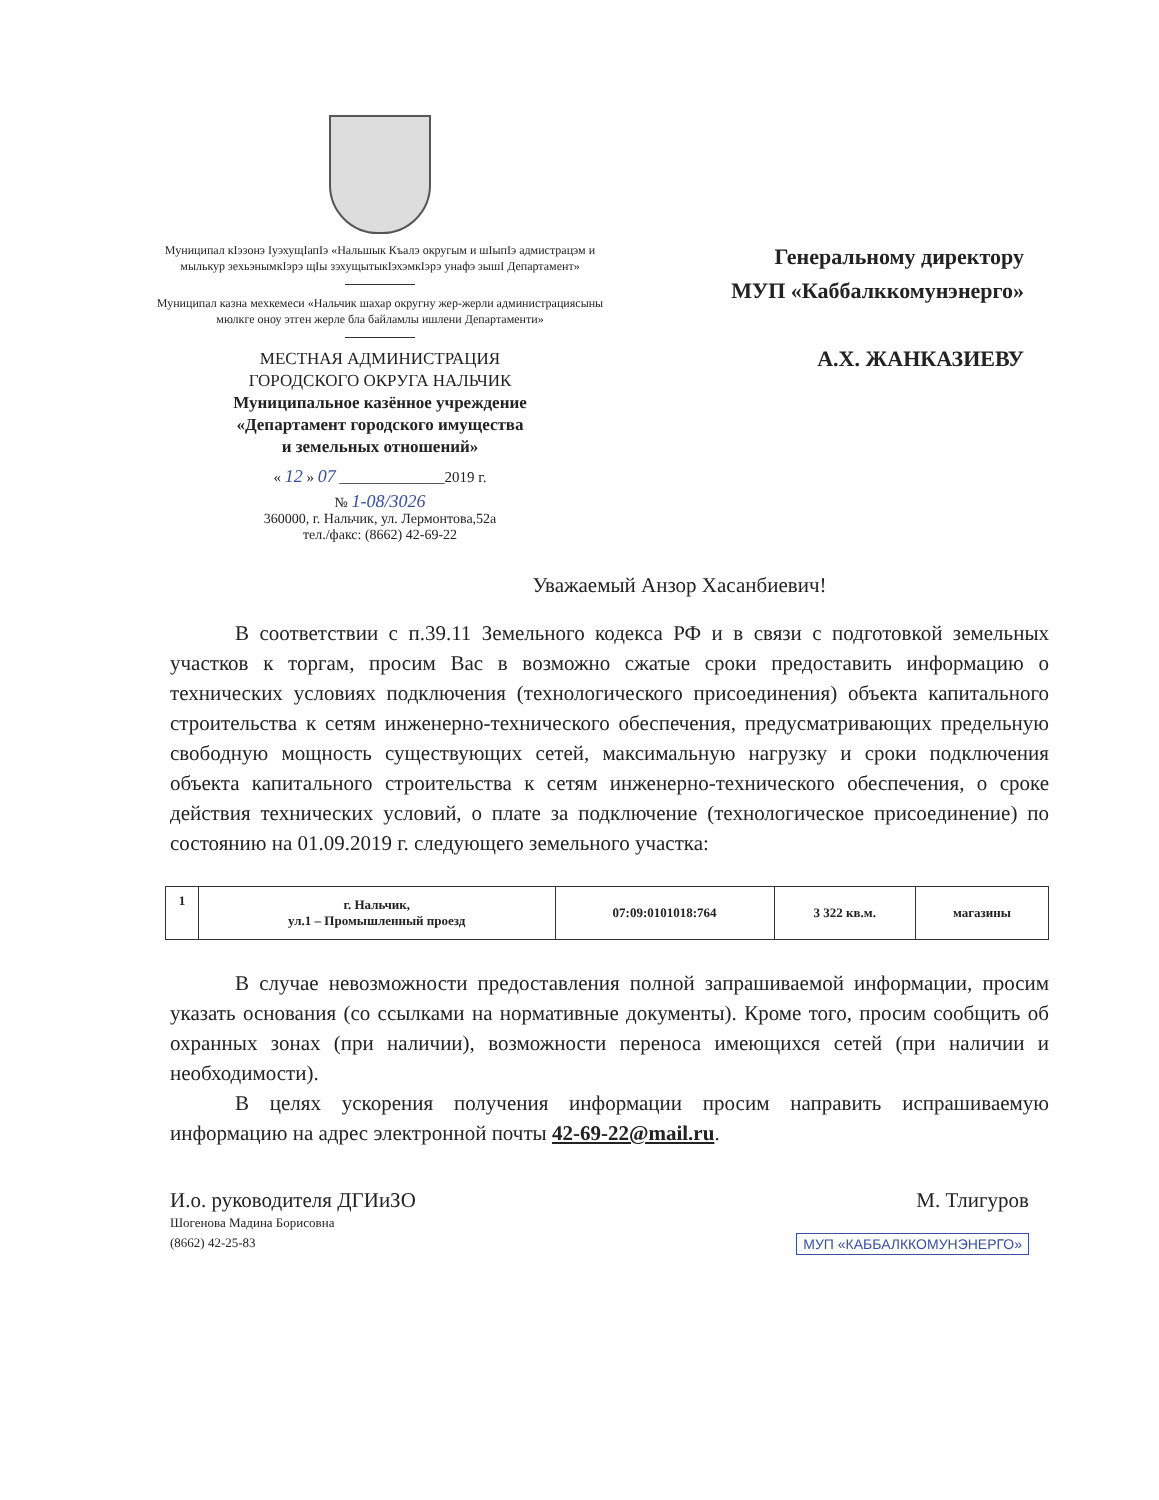Муниципал кIэзонэ IуэхущIапIэ «Нальшык Къалэ округым и шIыпIэ адмистрацэм и мылькур зехьэнымкIэрэ щIы зэхущытыкIэхэмкIэрэ унафэ зышI Департамент»
Муниципал казна мехкемеси «Нальчик шахар округну жер-жерли администрациясыны мюлкге оноу этген жерле бла байламлы ишлени Департаменти»
МЕСТНАЯ АДМИНИСТРАЦИЯ
ГОРОДСКОГО ОКРУГА НАЛЬЧИК
Муниципальное казённое учреждение
«Департамент городского имущества
и земельных отношений»
« 12 » 07 ______________2019 г.
№ 1-08/3026
360000, г. Нальчик, ул. Лермонтова,52а
тел./факс: (8662) 42-69-22
Генеральному директору
МУП «Каббалккомунэнерго»
А.Х. ЖАНКАЗИЕВУ
Уважаемый Анзор Хасанбиевич!
В соответствии с п.39.11 Земельного кодекса РФ и в связи с подготовкой земельных участков к торгам, просим Вас в возможно сжатые сроки предоставить информацию о технических условиях подключения (технологического присоединения) объекта капитального строительства к сетям инженерно-технического обеспечения, предусматривающих предельную свободную мощность существующих сетей, максимальную нагрузку и сроки подключения объекта капитального строительства к сетям инженерно-технического обеспечения, о сроке действия технических условий, о плате за подключение (технологическое присоединение) по состоянию на 01.09.2019 г. следующего земельного участка:
| 1 | г. Нальчик, ул.1 – Промышленный проезд | 07:09:0101018:764 | 3 322 кв.м. | магазины |
В случае невозможности предоставления полной запрашиваемой информации, просим указать основания (со ссылками на нормативные документы). Кроме того, просим сообщить об охранных зонах (при наличии), возможности переноса имеющихся сетей (при наличии и необходимости).
В целях ускорения получения информации просим направить испрашиваемую информацию на адрес электронной почты 42-69-22@mail.ru.
И.о. руководителя ДГИиЗО
Шогенова Мадина Борисовна
(8662) 42-25-83
М. Тлигуров
МУП «КАББАЛККОМУНЭНЕРГО»